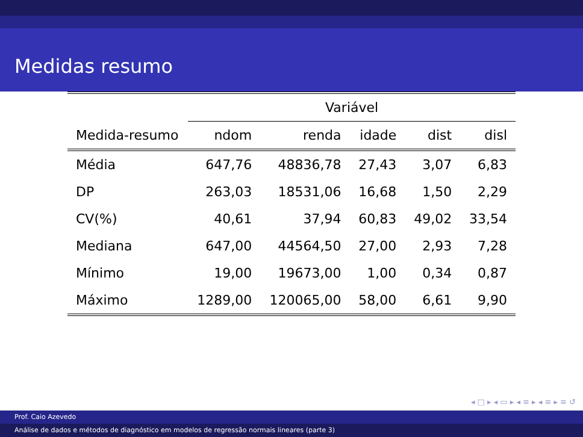Medidas resumo
| | Variável | | | | |
| --- | --- | --- | --- | --- | --- |
| Medida-resumo | ndom | renda | idade | dist | disl |
| Média | 647,76 | 48836,78 | 27,43 | 3,07 | 6,83 |
| DP | 263,03 | 18531,06 | 16,68 | 1,50 | 2,29 |
| CV(%) | 40,61 | 37,94 | 60,83 | 49,02 | 33,54 |
| Mediana | 647,00 | 44564,50 | 27,00 | 2,93 | 7,28 |
| Mínimo | 19,00 | 19673,00 | 1,00 | 0,34 | 0,87 |
| Máximo | 1289,00 | 120065,00 | 58,00 | 6,61 | 9,90 |
◂ □ ▸ ◂ ▭ ▸ ◂ ≡ ▸ ◂ ≡ ▸ ≡ ↺
Prof. Caio Azevedo
Análise de dados e métodos de diagnóstico em modelos de regressão normais lineares (parte 3)